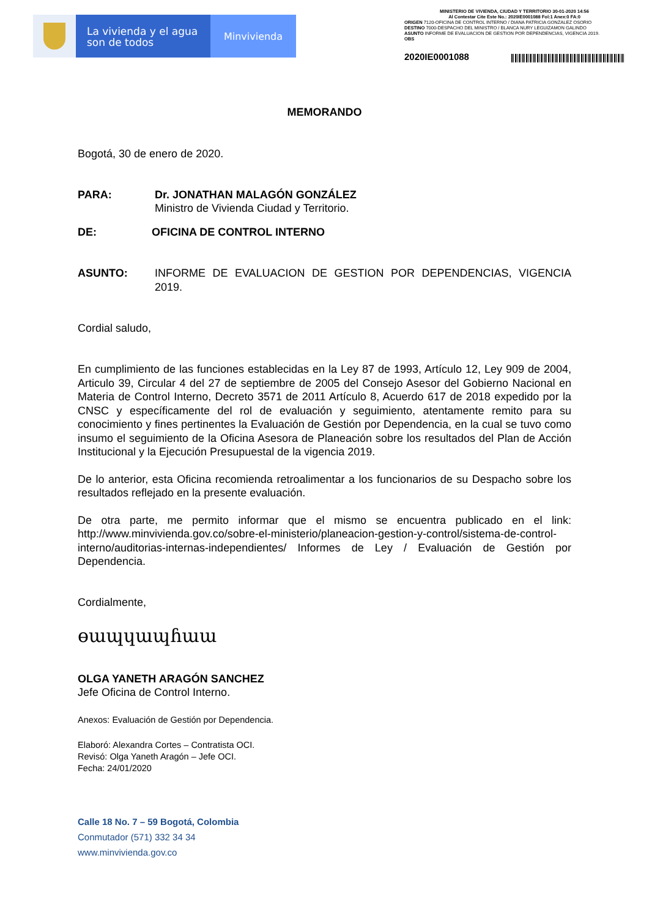La vivienda y el agua
son de todos
Minvivienda
MINISTERIO DE VIVIENDA, CIUDAD Y TERRITORIO 30-01-2020 14:56
Al Contestar Cite Este No.: 2020IE0001088 Fol:1 Anex:0 FA:0
ORIGEN 7120-OFICINA DE CONTROL INTERNO / DIANA PATRICIA GONZALEZ OSORIO
DESTINO 7000-DESPACHO DEL MINISTRO / BLANCA NURY LEGUIZAMON GALINDO
ASUNTO INFORME DE EVALUACION DE GESTION POR DEPENDENCIAS, VIGENCIA 2019.
OBS
2020IE0001088
MEMORANDO
Bogotá, 30 de enero de 2020.
PARA: Dr. JONATHAN MALAGÓN GONZÁLEZ
Ministro de Vivienda Ciudad y Territorio.
DE: OFICINA DE CONTROL INTERNO
ASUNTO: INFORME DE EVALUACION DE GESTION POR DEPENDENCIAS, VIGENCIA 2019.
Cordial saludo,
En cumplimiento de las funciones establecidas en la Ley 87 de 1993, Artículo 12, Ley 909 de 2004, Articulo 39, Circular 4 del 27 de septiembre de 2005 del Consejo Asesor del Gobierno Nacional en Materia de Control Interno, Decreto 3571 de 2011 Artículo 8, Acuerdo 617 de 2018 expedido por la CNSC y específicamente del rol de evaluación y seguimiento, atentamente remito para su conocimiento y fines pertinentes la Evaluación de Gestión por Dependencia, en la cual se tuvo como insumo el seguimiento de la Oficina Asesora de Planeación sobre los resultados del Plan de Acción Institucional y la Ejecución Presupuestal de la vigencia 2019.
De lo anterior, esta Oficina recomienda retroalimentar a los funcionarios de su Despacho sobre los resultados reflejado en la presente evaluación.
De otra parte, me permito informar que el mismo se encuentra publicado en el link: http://www.minvivienda.gov.co/sobre-el-ministerio/planeacion-gestion-y-control/sistema-de-control-interno/auditorias-internas-independientes/ Informes de Ley / Evaluación de Gestión por Dependencia.
Cordialmente,
ɵɯɰɥɯɰɦɯɯ
OLGA YANETH ARAGÓN SANCHEZ
Jefe Oficina de Control Interno.
Anexos: Evaluación de Gestión por Dependencia.
Elaboró: Alexandra Cortes – Contratista OCI.
Revisó: Olga Yaneth Aragón – Jefe OCI.
Fecha: 24/01/2020
Calle 18 No. 7 – 59 Bogotá, Colombia
Conmutador (571) 332 34 34
www.minvivienda.gov.co